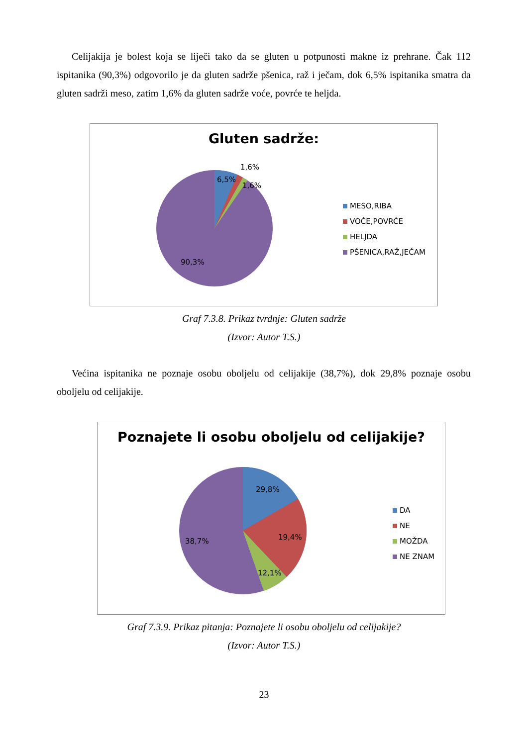Celijakija je bolest koja se liječi tako da se gluten u potpunosti makne iz prehrane. Čak 112 ispitanika (90,3%) odgovorilo je da gluten sadrže pšenica, raž i ječam, dok 6,5% ispitanika smatra da gluten sadrži meso, zatim 1,6% da gluten sadrže voće, povrće te heljda.
6,5%
1,6%
1,6%
90,3%
Gluten sadrže:
MESO,RIBA
VOĆE,POVRĆE
HELJDA
PŠENICA,RAŽ,JEČAM
Graf 7.3.8. Prikaz tvrdnje: Gluten sadrže
(Izvor: Autor T.S.)
Većina ispitanika ne poznaje osobu oboljelu od celijakije (38,7%), dok 29,8% poznaje osobu oboljelu od celijakije.
29,8%
19,4%
12,1%
38,7%
Poznajete li osobu oboljelu od celijakije?
DA
NE
MOŽDA
NE ZNAM
Graf 7.3.9. Prikaz pitanja: Poznajete li osobu oboljelu od celijakije?
(Izvor: Autor T.S.)
23